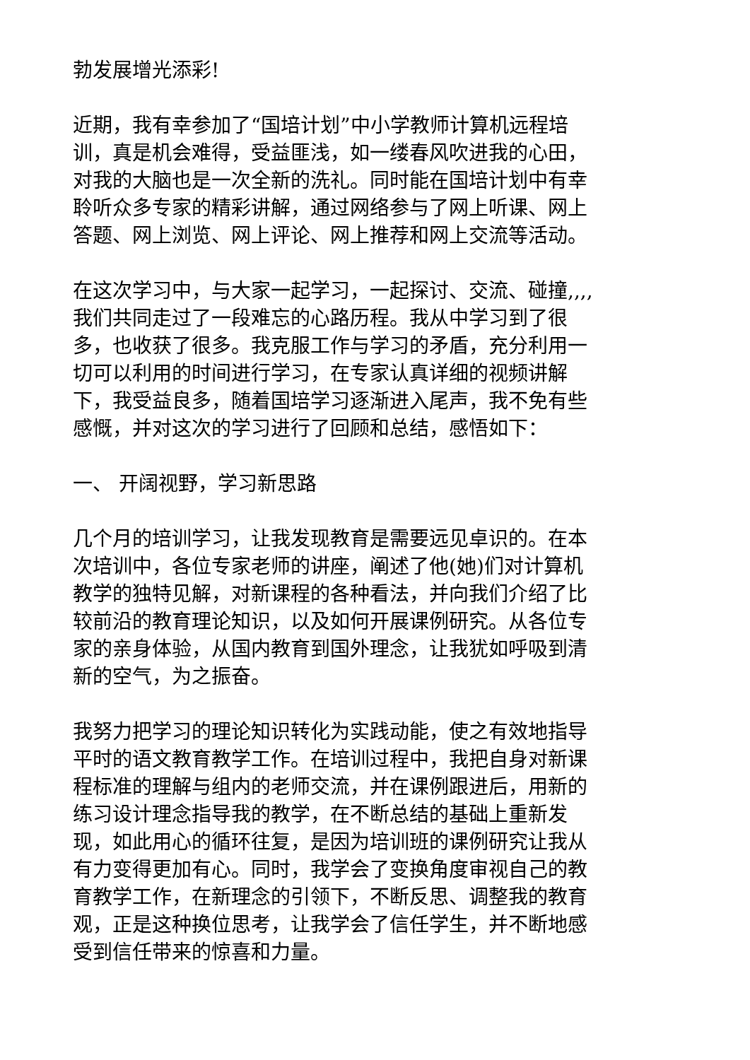勃发展增光添彩!
近期，我有幸参加了“国培计划”中小学教师计算机远程培训，真是机会难得，受益匪浅，如一缕春风吹进我的心田，对我的大脑也是一次全新的洗礼。同时能在国培计划中有幸聆听众多专家的精彩讲解，通过网络参与了网上听课、网上答题、网上浏览、网上评论、网上推荐和网上交流等活动。
在这次学习中，与大家一起学习，一起探讨、交流、碰撞,,,,我们共同走过了一段难忘的心路历程。我从中学习到了很多，也收获了很多。我克服工作与学习的矛盾，充分利用一切可以利用的时间进行学习，在专家认真详细的视频讲解下，我受益良多，随着国培学习逐渐进入尾声，我不免有些感慨，并对这次的学习进行了回顾和总结，感悟如下：
一、 开阔视野，学习新思路
几个月的培训学习，让我发现教育是需要远见卓识的。在本次培训中，各位专家老师的讲座，阐述了他(她)们对计算机教学的独特见解，对新课程的各种看法，并向我们介绍了比较前沿的教育理论知识，以及如何开展课例研究。从各位专家的亲身体验，从国内教育到国外理念，让我犹如呼吸到清新的空气，为之振奋。
我努力把学习的理论知识转化为实践动能，使之有效地指导平时的语文教育教学工作。在培训过程中，我把自身对新课程标准的理解与组内的老师交流，并在课例跟进后，用新的练习设计理念指导我的教学，在不断总结的基础上重新发现，如此用心的循环往复，是因为培训班的课例研究让我从有力变得更加有心。同时，我学会了变换角度审视自己的教育教学工作，在新理念的引领下，不断反思、调整我的教育观，正是这种换位思考，让我学会了信任学生，并不断地感受到信任带来的惊喜和力量。